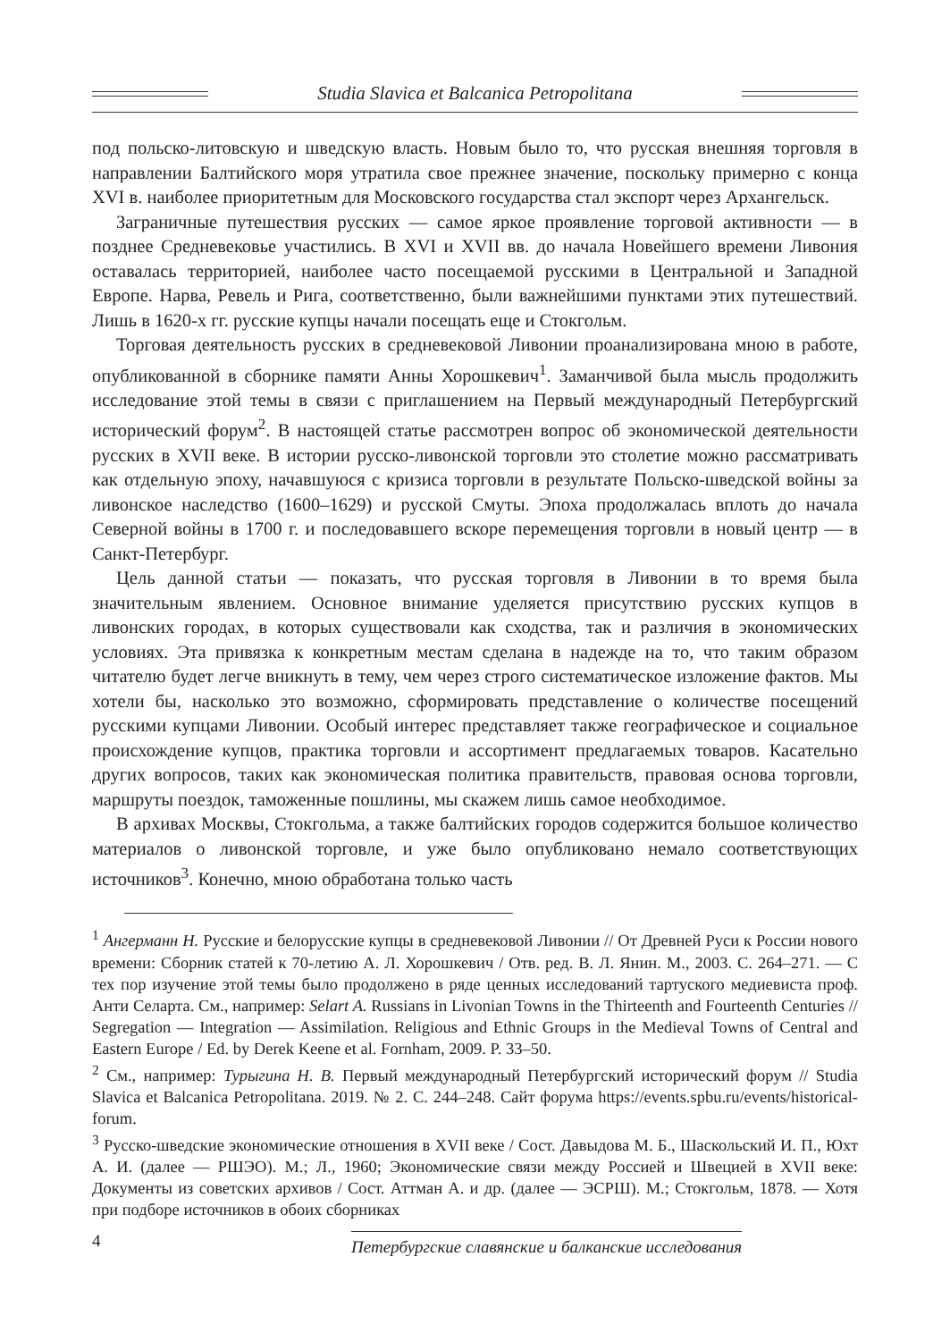Studia Slavica et Balcanica Petropolitana
под польско-литовскую и шведскую власть. Новым было то, что русская внешняя торговля в направлении Балтийского моря утратила свое прежнее значение, поскольку примерно с конца XVI в. наиболее приоритетным для Московского государства стал экспорт через Архангельск.
Заграничные путешествия русских — самое яркое проявление торговой активности — в позднее Средневековье участились. В XVI и XVII вв. до начала Новейшего времени Ливония оставалась территорией, наиболее часто посещаемой русскими в Центральной и Западной Европе. Нарва, Ревель и Рига, соответственно, были важнейшими пунктами этих путешествий. Лишь в 1620-х гг. русские купцы начали посещать еще и Стокгольм.
Торговая деятельность русских в средневековой Ливонии проанализирована мною в работе, опубликованной в сборнике памяти Анны Хорошкевич<sup>1</sup>. Заманчивой была мысль продолжить исследование этой темы в связи с приглашением на Первый международный Петербургский исторический форум<sup>2</sup>. В настоящей статье рассмотрен вопрос об экономической деятельности русских в XVII веке. В истории русско-ливонской торговли это столетие можно рассматривать как отдельную эпоху, начавшуюся с кризиса торговли в результате Польско-шведской войны за ливонское наследство (1600–1629) и русской Смуты. Эпоха продолжалась вплоть до начала Северной войны в 1700 г. и последовавшего вскоре перемещения торговли в новый центр — в Санкт-Петербург.
Цель данной статьи — показать, что русская торговля в Ливонии в то время была значительным явлением. Основное внимание уделяется присутствию русских купцов в ливонских городах, в которых существовали как сходства, так и различия в экономических условиях. Эта привязка к конкретным местам сделана в надежде на то, что таким образом читателю будет легче вникнуть в тему, чем через строго систематическое изложение фактов. Мы хотели бы, насколько это возможно, сформировать представление о количестве посещений русскими купцами Ливонии. Особый интерес представляет также географическое и социальное происхождение купцов, практика торговли и ассортимент предлагаемых товаров. Касательно других вопросов, таких как экономическая политика правительств, правовая основа торговли, маршруты поездок, таможенные пошлины, мы скажем лишь самое необходимое.
В архивах Москвы, Стокгольма, а также балтийских городов содержится большое количество материалов о ливонской торговле, и уже было опубликовано немало соответствующих источников<sup>3</sup>. Конечно, мною обработана только часть
<sup>1</sup> Ангерманн Н. Русские и белорусские купцы в средневековой Ливонии // От Древней Руси к России нового времени: Сборник статей к 70-летию А. Л. Хорошкевич / Отв. ред. В. Л. Янин. М., 2003. С. 264–271. — С тех пор изучение этой темы было продолжено в ряде ценных исследований тартуского медиевиста проф. Анти Селарта. См., например: Selart A. Russians in Livonian Towns in the Thirteenth and Fourteenth Centuries // Segregation — Integration — Assimilation. Religious and Ethnic Groups in the Medieval Towns of Central and Eastern Europe / Ed. by Derek Keene et al. Fornham, 2009. P. 33–50.
<sup>2</sup> См., например: Турыгина Н. В. Первый международный Петербургский исторический форум // Studia Slavica et Balcanica Petropolitana. 2019. № 2. С. 244–248. Сайт форума https://events.spbu.ru/events/historical-forum.
<sup>3</sup> Русско-шведские экономические отношения в XVII веке / Сост. Давыдова М. Б., Шаскольский И. П., Юхт А. И. (далее — РШЭО). М.; Л., 1960; Экономические связи между Россией и Швецией в XVII веке: Документы из советских архивов / Сост. Аттман А. и др. (далее — ЭСРШ). М.; Стокгольм, 1878. — Хотя при подборе источников в обоих сборниках
4 Петербургские славянские и балканские исследования